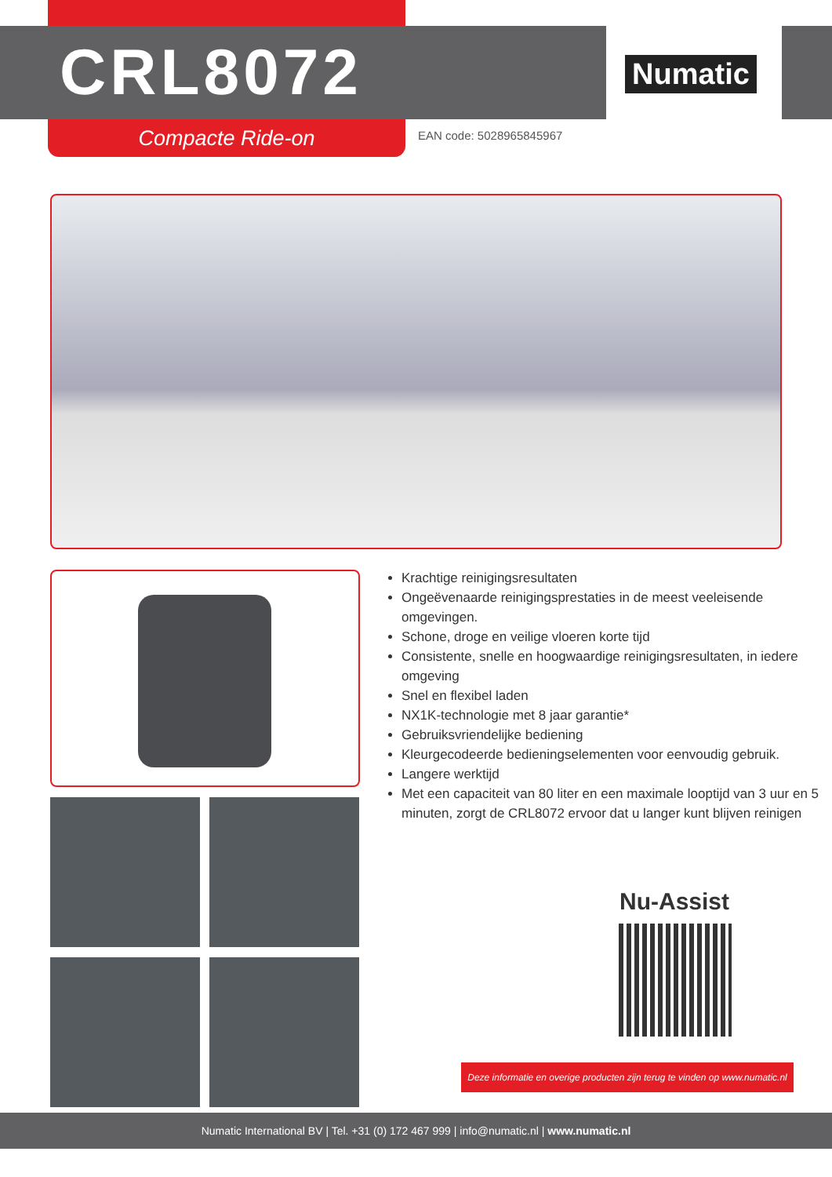CRL8072 Numatic
Compacte Ride-on EAN code: 5028965845967
Krachtige reinigingsresultaten
Ongeëvenaarde reinigingsprestaties in de meest veeleisende omgevingen.
Schone, droge en veilige vloeren korte tijd
Consistente, snelle en hoogwaardige reinigingsresultaten, in iedere omgeving
Snel en flexibel laden
NX1K-technologie met 8 jaar garantie*
Gebruiksvriendelijke bediening
Kleurgecodeerde bedieningselementen voor eenvoudig gebruik.
Langere werktijd
Met een capaciteit van 80 liter en een maximale looptijd van 3 uur en 5 minuten, zorgt de CRL8072 ervoor dat u langer kunt blijven reinigen
Nu-Assist
Deze informatie en overige producten zijn terug te vinden op www.numatic.nl
Numatic International BV | Tel. +31 (0) 172 467 999 | info@numatic.nl | www.numatic.nl